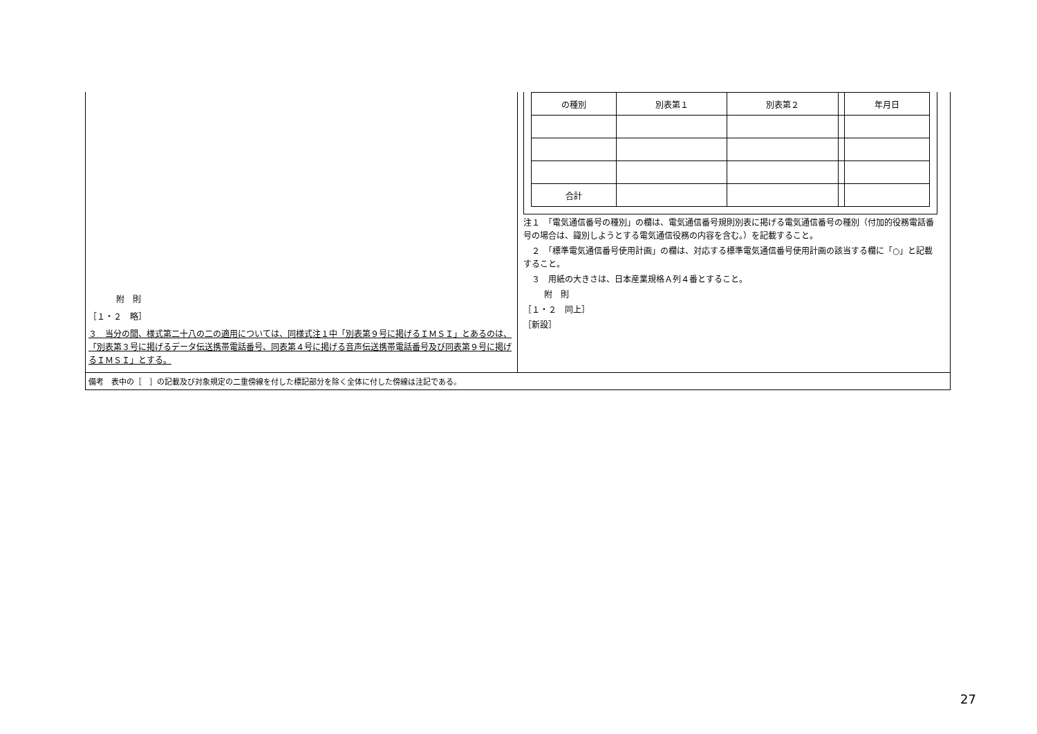附　則
［１・２　略］
３　当分の間、様式第二十八の二の適用については、同様式注１中「別表第９号に掲げるＩＭＳＩ」とあるのは、「別表第３号に掲げるデータ伝送携帯電話番号、同表第４号に掲げる音声伝送携帯電話番号及び同表第９号に掲げるＩＭＳＩ」とする。
| の種別 | 別表第１ | 別表第２ | | 年月日 |
| 合計 | | | | |
注１　「電気通信番号の種別」の欄は、電気通信番号規則別表に掲げる電気通信番号の種別（付加的役務電話番号の場合は、識別しようとする電気通信役務の内容を含む。）を記載すること。
　２　「標準電気通信番号使用計画」の欄は、対応する標準電気通信番号使用計画の該当する欄に「○」と記載すること。
　３　用紙の大きさは、日本産業規格Ａ列４番とすること。
附　則
［１・２　同上］
［新設］
備考　表中の［　］の記載及び対象規定の二重傍線を付した標記部分を除く全体に付した傍線は注記である。
27